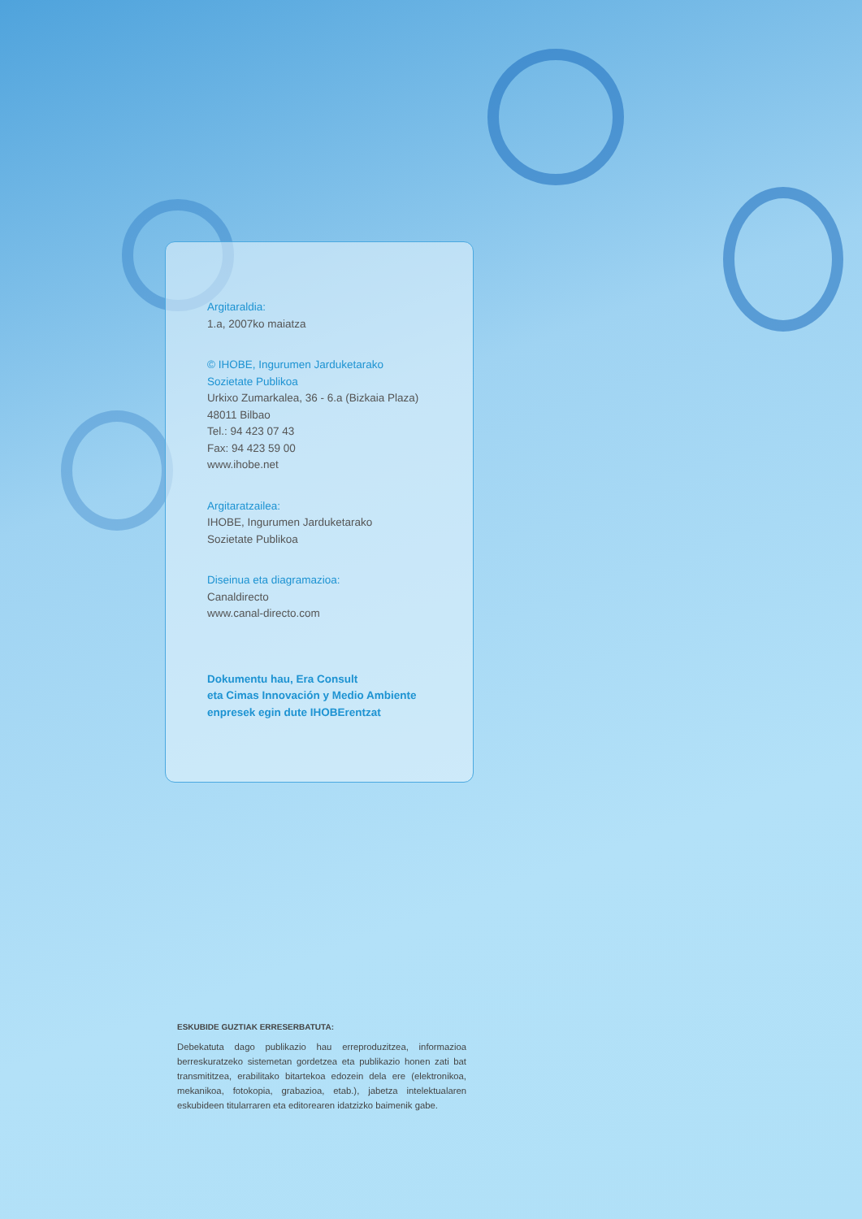Argitaraldia:
1.a, 2007ko maiatza
© IHOBE, Ingurumen Jarduketarako
Sozietate Publikoa
Urkixo Zumarkalea, 36 - 6.a (Bizkaia Plaza)
48011 Bilbao
Tel.: 94 423 07 43
Fax: 94 423 59 00
www.ihobe.net
Argitaratzailea:
IHOBE, Ingurumen Jarduketarako
Sozietate Publikoa
Diseinua eta diagramazioa:
Canaldirecto
www.canal-directo.com
Dokumentu hau, Era Consult
eta Cimas Innovación y Medio Ambiente
enpresek egin dute IHOBErentzat
ESKUBIDE GUZTIAK ERRESERBATUTA:
Debekatuta dago publikazio hau erreproduzitzea, informazioa berreskuratzeko sistemetan gordetzea eta publikazio honen zati bat transmititzea, erabilitako bitartekoa edozein dela ere (elektronikoa, mekanikoa, fotokopia, grabazioa, etab.), jabetza intelektualaren eskubideen titularraren eta editorearen idatzizko baimenik gabe.